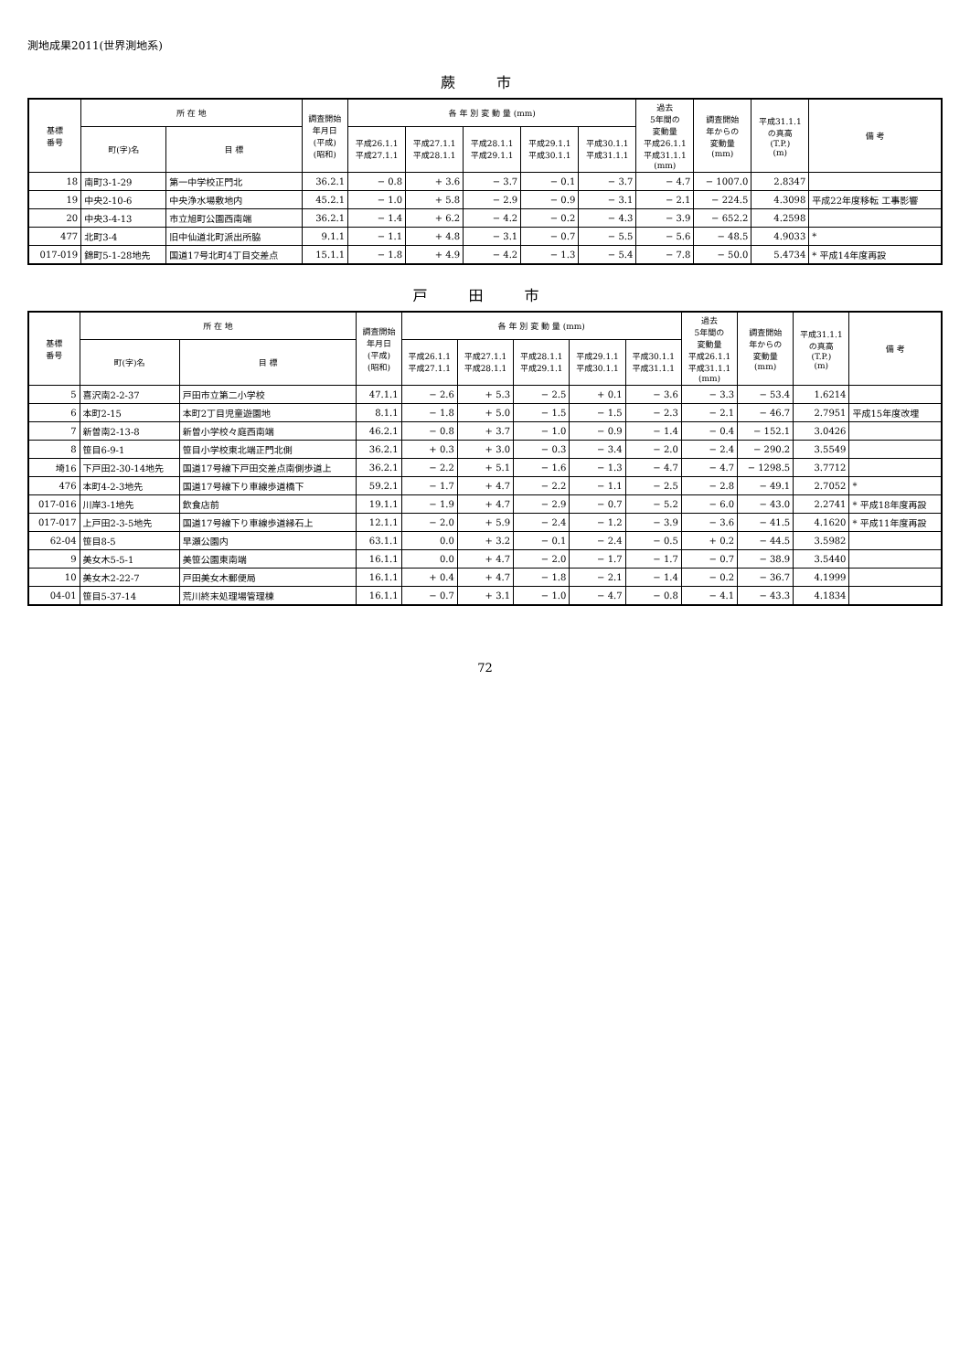測地成果2011(世界測地系)
蕨 市
| 基標 番号 | 所 在 地 | | 調査開始 年月日 (平成) (昭和) | 各 年 別 変 動 量 (mm) | | | | | 過去 5年間の 変動量 平成26.1.1 平成31.1.1 (mm) | 調査開始 年からの 変動量 (mm) | 平成31.1.1 の真高 (T.P.) (m) | 備 考 |
| --- | --- | --- | --- | --- | --- | --- | --- | --- | --- | --- | --- | --- |
| | 町(字)名 | 目 標 | | 平成26.1.1 平成27.1.1 | 平成27.1.1 平成28.1.1 | 平成28.1.1 平成29.1.1 | 平成29.1.1 平成30.1.1 | 平成30.1.1 平成31.1.1 | | | | |
| 18 | 南町3-1-29 | 第一中学校正門北 | 36.2.1 | − 0.8 | + 3.6 | − 3.7 | − 0.1 | − 3.7 | − 4.7 | − 1007.0 | 2.8347 | |
| 19 | 中央2-10-6 | 中央浄水場敷地内 | 45.2.1 | − 1.0 | + 5.8 | − 2.9 | − 0.9 | − 3.1 | − 2.1 | − 224.5 | 4.3098 | 平成22年度移転 工事影響 |
| 20 | 中央3-4-13 | 市立旭町公園西南端 | 36.2.1 | − 1.4 | + 6.2 | − 4.2 | − 0.2 | − 4.3 | − 3.9 | − 652.2 | 4.2598 | |
| 477 | 北町3-4 | 旧中仙道北町派出所脇 | 9.1.1 | − 1.1 | + 4.8 | − 3.1 | − 0.7 | − 5.5 | − 5.6 | − 48.5 | 4.9033 | * |
| 017-019 | 錦町5-1-28地先 | 国道17号北町4丁目交差点 | 15.1.1 | − 1.8 | + 4.9 | − 4.2 | − 1.3 | − 5.4 | − 7.8 | − 50.0 | 5.4734 | * 平成14年度再設 |
戸 田 市
| 基標 番号 | 所 在 地 | | 調査開始 年月日 (平成) (昭和) | 各 年 別 変 動 量 (mm) | | | | | 過去 5年間の 変動量 平成26.1.1 平成31.1.1 (mm) | 調査開始 年からの 変動量 (mm) | 平成31.1.1 の真高 (T.P.) (m) | 備 考 |
| --- | --- | --- | --- | --- | --- | --- | --- | --- | --- | --- | --- | --- |
| | 町(字)名 | 目 標 | | 平成26.1.1 平成27.1.1 | 平成27.1.1 平成28.1.1 | 平成28.1.1 平成29.1.1 | 平成29.1.1 平成30.1.1 | 平成30.1.1 平成31.1.1 | | | | |
| 5 | 喜沢南2-2-37 | 戸田市立第二小学校 | 47.1.1 | − 2.6 | + 5.3 | − 2.5 | + 0.1 | − 3.6 | − 3.3 | − 53.4 | 1.6214 | |
| 6 | 本町2-15 | 本町2丁目児童遊園地 | 8.1.1 | − 1.8 | + 5.0 | − 1.5 | − 1.5 | − 2.3 | − 2.1 | − 46.7 | 2.7951 | 平成15年度改埋 |
| 7 | 新曽南2-13-8 | 新曽小学校々庭西南端 | 46.2.1 | − 0.8 | + 3.7 | − 1.0 | − 0.9 | − 1.4 | − 0.4 | − 152.1 | 3.0426 | |
| 8 | 笹目6-9-1 | 笹目小学校東北端正門北側 | 36.2.1 | + 0.3 | + 3.0 | − 0.3 | − 3.4 | − 2.0 | − 2.4 | − 290.2 | 3.5549 | |
| 埼16 | 下戸田2-30-14地先 | 国道17号線下戸田交差点南側歩道上 | 36.2.1 | − 2.2 | + 5.1 | − 1.6 | − 1.3 | − 4.7 | − 4.7 | − 1298.5 | 3.7712 | |
| 476 | 本町4-2-3地先 | 国道17号線下り車線歩道橋下 | 59.2.1 | − 1.7 | + 4.7 | − 2.2 | − 1.1 | − 2.5 | − 2.8 | − 49.1 | 2.7052 | * |
| 017-016 | 川岸3-1地先 | 飲食店前 | 19.1.1 | − 1.9 | + 4.7 | − 2.9 | − 0.7 | − 5.2 | − 6.0 | − 43.0 | 2.2741 | * 平成18年度再設 |
| 017-017 | 上戸田2-3-5地先 | 国道17号線下り車線歩道縁石上 | 12.1.1 | − 2.0 | + 5.9 | − 2.4 | − 1.2 | − 3.9 | − 3.6 | − 41.5 | 4.1620 | * 平成11年度再設 |
| 62-04 | 笹目8-5 | 早瀬公園内 | 63.1.1 | 0.0 | + 3.2 | − 0.1 | − 2.4 | − 0.5 | + 0.2 | − 44.5 | 3.5982 | |
| 9 | 美女木5-5-1 | 美笹公園東南端 | 16.1.1 | 0.0 | + 4.7 | − 2.0 | − 1.7 | − 1.7 | − 0.7 | − 38.9 | 3.5440 | |
| 10 | 美女木2-22-7 | 戸田美女木郵便局 | 16.1.1 | + 0.4 | + 4.7 | − 1.8 | − 2.1 | − 1.4 | − 0.2 | − 36.7 | 4.1999 | |
| 04-01 | 笹目5-37-14 | 荒川終末処理場管理棟 | 16.1.1 | − 0.7 | + 3.1 | − 1.0 | − 4.7 | − 0.8 | − 4.1 | − 43.3 | 4.1834 | |
72